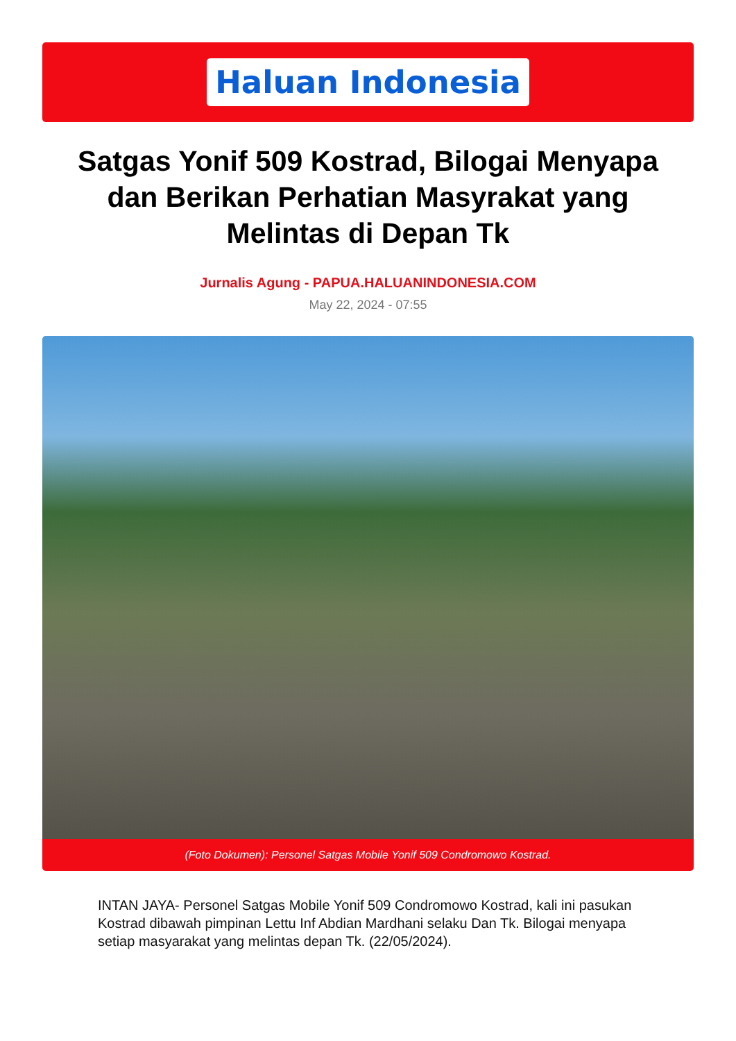Haluan Indonesia
Satgas Yonif 509 Kostrad, Bilogai Menyapa dan Berikan Perhatian Masyrakat yang Melintas di Depan Tk
Jurnalis Agung - PAPUA.HALUANINDONESIA.COM
May 22, 2024 - 07:55
(Foto Dokumen): Personel Satgas Mobile Yonif 509 Condromowo Kostrad.
INTAN JAYA- Personel Satgas Mobile Yonif 509 Condromowo Kostrad, kali ini pasukan Kostrad dibawah pimpinan Lettu Inf Abdian Mardhani selaku Dan Tk. Bilogai menyapa setiap masyarakat yang melintas depan Tk. (22/05/2024).